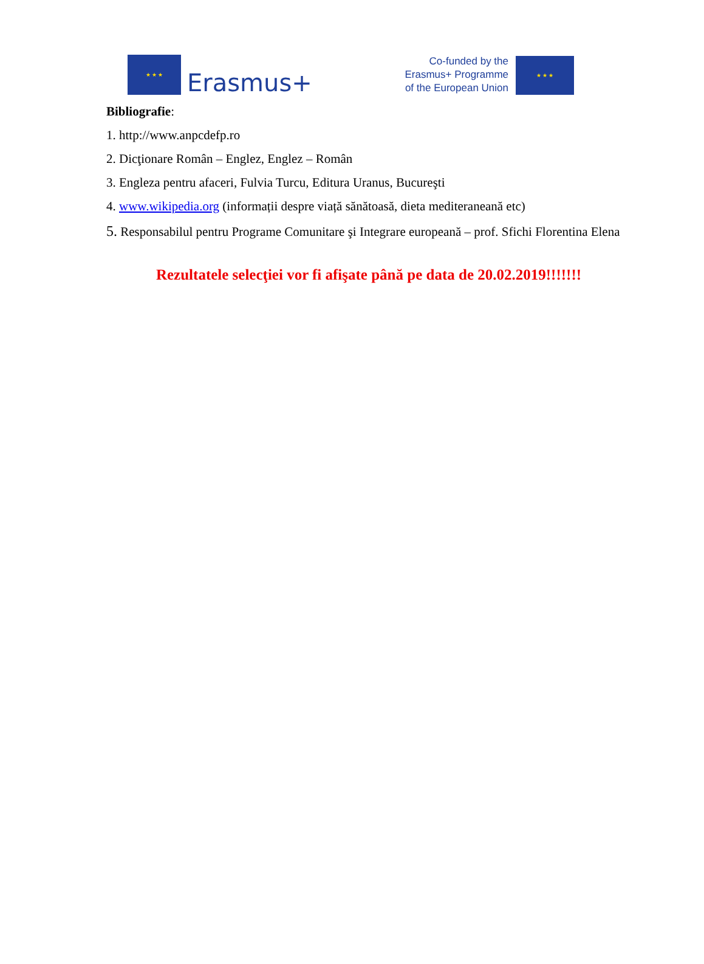★ ★ ★
Erasmus+
Co-funded by the
Erasmus+ Programme
of the European Union
★ ★ ★
Bibliografie:
1. http://www.anpcdefp.ro
2. Dicţionare Român – Englez, Englez – Român
3. Engleza pentru afaceri, Fulvia Turcu, Editura Uranus, Bucureşti
4. www.wikipedia.org (informații despre viață sănătoasă, dieta mediteraneană etc)
5. Responsabilul pentru Programe Comunitare şi Integrare europeană – prof. Sfichi Florentina Elena
Rezultatele selecţiei vor fi afişate până pe data de 20.02.2019!!!!!!!